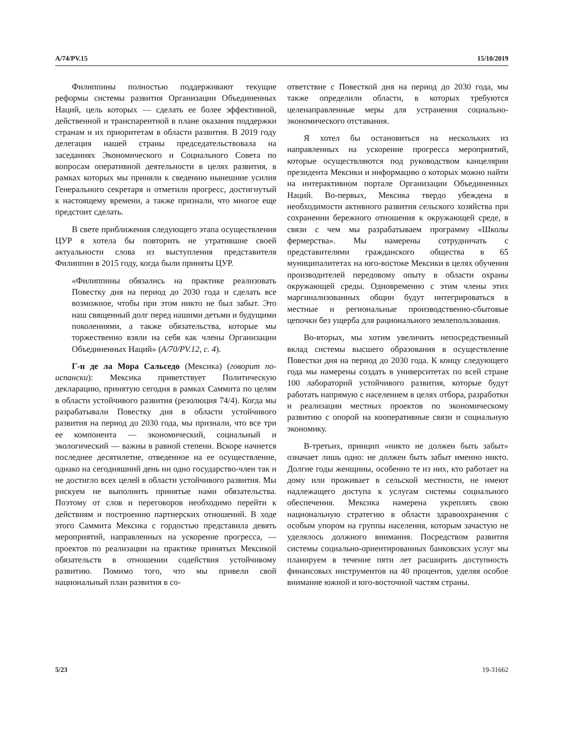A/74/PV.15 15/10/2019
Филиппины полностью поддерживают текущие реформы системы развития Организации Объединенных Наций, цель которых — сделать ее более эффективной, действенной и транспарентной в плане оказания поддержки странам и их приоритетам в области развития. В 2019 году делегация нашей страны председательствовала на заседаниях Экономического и Социального Совета по вопросам оперативной деятельности в целях развития, в рамках которых мы приняли к сведению нынешние усилия Генерального секретаря и отметили прогресс, достигнутый к настоящему времени, а также признали, что многое еще предстоит сделать.
В свете приближения следующего этапа осуществления ЦУР я хотела бы повторить не утратившие своей актуальности слова из выступления представителя Филиппин в 2015 году, когда были приняты ЦУР.
«Филиппины обязались на практике реализовать Повестку дня на период до 2030 года и сделать все возможное, чтобы при этом никто не был забыт. Это наш священный долг перед нашими детьми и будущими поколениями, а также обязательства, которые мы торжественно взяли на себя как члены Организации Объединенных Наций» (A/70/PV.12, с. 4).
Г-н де ла Мора Сальседо (Мексика) (говорит по-испански): Мексика приветствует Политическую декларацию, принятую сегодня в рамках Саммита по целям в области устойчивого развития (резолюция 74/4). Когда мы разрабатывали Повестку дня в области устойчивого развития на период до 2030 года, мы признали, что все три ее компонента — экономический, социальный и экологический — важны в равной степени. Вскоре начнется последнее десятилетие, отведенное на ее осуществление, однако на сегодняшний день ни одно государство-член так и не достигло всех целей в области устойчивого развития. Мы рискуем не выполнить принятые нами обязательства. Поэтому от слов и переговоров необходимо перейти к действиям и построению партнерских отношений. В ходе этого Саммита Мексика с гордостью представила девять мероприятий, направленных на ускорение прогресса, — проектов по реализации на практике принятых Мексикой обязательств в отношении содействия устойчивому развитию. Помимо того, что мы привели свой национальный план развития в со-
ответствие с Повесткой дня на период до 2030 года, мы также определили области, в которых требуются целенаправленные меры для устранения социально-экономического отставания.
Я хотел бы остановиться на нескольких из направленных на ускорение прогресса мероприятий, которые осуществляются под руководством канцелярии президента Мексики и информацию о которых можно найти на интерактивном портале Организации Объединенных Наций. Во-первых, Мексика твердо убеждена в необходимости активного развития сельского хозяйства при сохранении бережного отношения к окружающей среде, в связи с чем мы разрабатываем программу «Школы фермерства». Мы намерены сотрудничать с представителями гражданского общества в 65 муниципалитетах на юго-востоке Мексики в целях обучения производителей передовому опыту в области охраны окружающей среды. Одновременно с этим члены этих маргинализованных общин будут интегрироваться в местные и региональные производственно-сбытовые цепочки без ущерба для рационального землепользования.
Во-вторых, мы хотим увеличить непосредственный вклад системы высшего образования в осуществление Повестки дня на период до 2030 года. К концу следующего года мы намерены создать в университетах по всей стране 100 лабораторий устойчивого развития, которые будут работать напрямую с населением в целях отбора, разработки и реализации местных проектов по экономическому развитию с опорой на кооперативные связи и социальную экономику.
В-третьих, принцип «никто не должен быть забыт» означает лишь одно: не должен быть забыт именно никто. Долгие годы женщины, особенно те из них, кто работает на дому или проживает в сельской местности, не имеют надлежащего доступа к услугам системы социального обеспечения. Мексика намерена укреплять свою национальную стратегию в области здравоохранения с особым упором на группы населения, которым зачастую не уделялось должного внимания. Посредством развития системы социально-ориентированных банковских услуг мы планируем в течение пяти лет расширить доступность финансовых инструментов на 40 процентов, уделяя особое внимание южной и юго-восточной частям страны.
5/23 19-31662